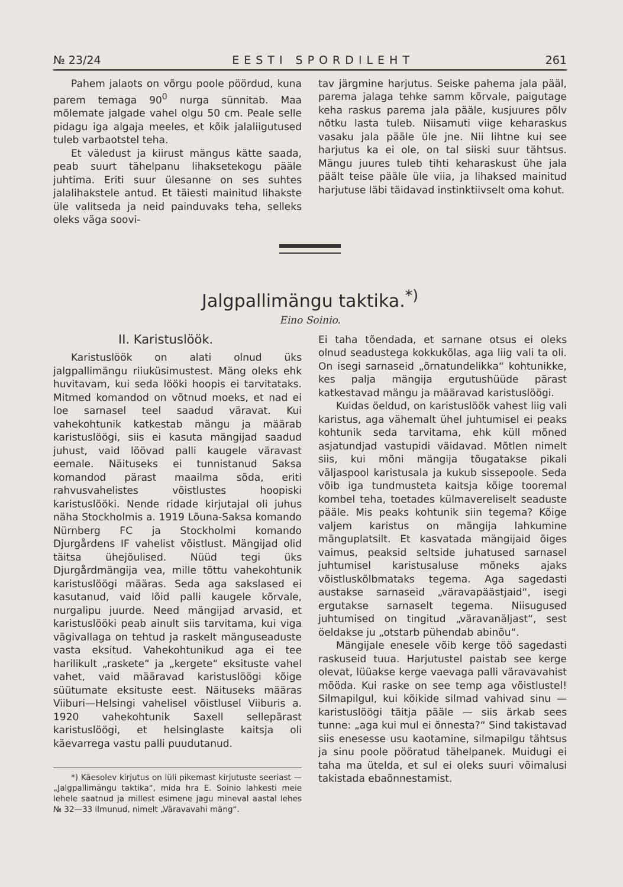№ 23/24 EESTI SPORDILEHT 261
Pahem jalaots on võrgu poole pöördud, kuna parem temaga 90<sup>0</sup> nurga sünnitab. Maa mõlemate jalgade vahel olgu 50 cm. Peale selle pidagu iga algaja meeles, et kõik jalaliigutused tuleb varbaotstel teha.
Et väledust ja kiirust mängus kätte saada, peab suurt tähelpanu lihaksetekogu pääle juhtima. Eriti suur ülesanne on ses suhtes jalalihakstele antud. Et täiesti mainitud lihakste üle valitseda ja neid painduvaks teha, selleks oleks väga soovi-
tav järgmine harjutus. Seiske pahema jala pääl, parema jalaga tehke samm kõrvale, paigutage keha raskus parema jala pääle, kusjuures põlv nõtku lasta tuleb. Niisamuti viige keharaskus vasaku jala pääle üle jne. Nii lihtne kui see harjutus ka ei ole, on tal siiski suur tähtsus. Mängu juures tuleb tihti keharaskust ühe jala päält teise pääle üle viia, ja lihaksed mainitud harjutuse läbi täidavad instinktiivselt oma kohut.
Jalgpallimängu taktika.<sup>*)</sup>
Eino Soinio.
II. Karistuslöök.
Karistuslöök on alati olnud üks jalgpallimängu riiuküsimustest. Mäng oleks ehk huvitavam, kui seda lööki hoopis ei tarvitataks. Mitmed komandod on võtnud moeks, et nad ei loe sarnasel teel saadud väravat. Kui vahekohtunik katkestab mängu ja määrab karistuslöögi, siis ei kasuta mängijad saadud juhust, vaid löövad palli kaugele väravast eemale. Näituseks ei tunnistanud Saksa komandod pärast maailma sõda, eriti rahvusvahelistes võistlustes hoopiski karistuslööki. Nende ridade kirjutajal oli juhus näha Stockholmis a. 1919 Lõuna-Saksa komando Nürnberg FC ja Stockholmi komando Djurgårdens IF vahelist võistlust. Mängijad olid täitsa ühejõulised. Nüüd tegi üks Djurgårdmängija vea, mille tõttu vahekohtunik karistuslöögi määras. Seda aga sakslased ei kasutanud, vaid lõid palli kaugele kõrvale, nurgalipu juurde. Need mängijad arvasid, et karistuslööki peab ainult siis tarvitama, kui viga vägivallaga on tehtud ja raskelt mänguseaduste vasta eksitud. Vahekohtunikud aga ei tee harilikult „raskete“ ja „kergete“ eksituste vahel vahet, vaid määravad karistuslöögi kõige süütumate eksituste eest. Näituseks määras Viiburi—Helsingi vahelisel võistlusel Viiburis a. 1920 vahekohtunik Saxell sellepärast karistuslöögi, et helsinglaste kaitsja oli käevarrega vastu palli puudutanud.
*) Käesolev kirjutus on lüli pikemast kirjutuste seeriast — „Jalgpallimängu taktika“, mida hra E. Soinio lahkesti meie lehele saatnud ja millest esimene jagu mineval aastal lehes № 32—33 ilmunud, nimelt „Väravavahi mäng“.
Ei taha tõendada, et sarnane otsus ei oleks olnud seadustega kokkukõlas, aga liig vali ta oli. On isegi sarnaseid „õrnatundelikka“ kohtunikke, kes palja mängija ergutushüüde pärast katkestavad mängu ja määravad karistuslöögi.
Kuidas öeldud, on karistuslöök vahest liig vali karistus, aga vähemalt ühel juhtumisel ei peaks kohtunik seda tarvitama, ehk küll mõned asjatundjad vastupidi väidavad. Mõtlen nimelt siis, kui mõni mängija tõugatakse pikali väljaspool karistusala ja kukub sissepoole. Seda võib iga tundmusteta kaitsja kõige tooremal kombel teha, toetades külmavereliselt seaduste pääle. Mis peaks kohtunik siin tegema? Kõige valjem karistus on mängija lahkumine mänguplatsilt. Et kasvatada mängijaid õiges vaimus, peaksid seltside juhatused sarnasel juhtumisel karistusaluse mõneks ajaks võistluskõlbmataks tegema. Aga sagedasti austakse sarnaseid „väravapäästjaid“, isegi ergutakse sarnaselt tegema. Niisugused juhtumised on tingitud „väravanäljast“, sest öeldakse ju „otstarb pühendab abinõu“.
Mängijale enesele võib kerge töö sagedasti raskuseid tuua. Harjutustel paistab see kerge olevat, lüüakse kerge vaevaga palli väravavahist mööda. Kui raske on see temp aga võistlustel! Silmapilgul, kui kõikide silmad vahivad sinu — karistuslöögi täitja pääle — siis ärkab sees tunne: „aga kui mul ei õnnesta?“ Sind takistavad siis enesesse usu kaotamine, silmapilgu tähtsus ja sinu poole pööratud tähelpanek. Muidugi ei taha ma ütelda, et sul ei oleks suuri võimalusi takistada ebaõnnestamist.